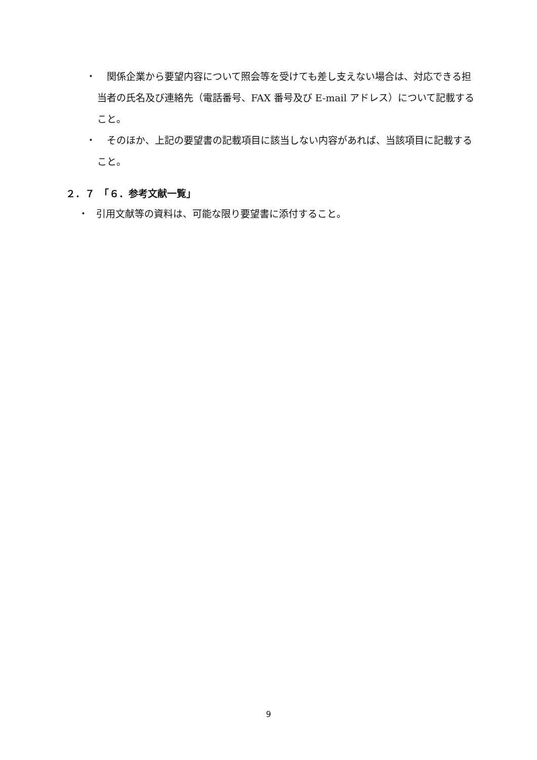・　関係企業から要望内容について照会等を受けても差し支えない場合は、対応できる担当者の氏名及び連絡先（電話番号、FAX 番号及び E-mail アドレス）について記載すること。
・　そのほか、上記の要望書の記載項目に該当しない内容があれば、当該項目に記載すること。
２．７　「６．参考文献一覧」
・ 引用文献等の資料は、可能な限り要望書に添付すること。
9